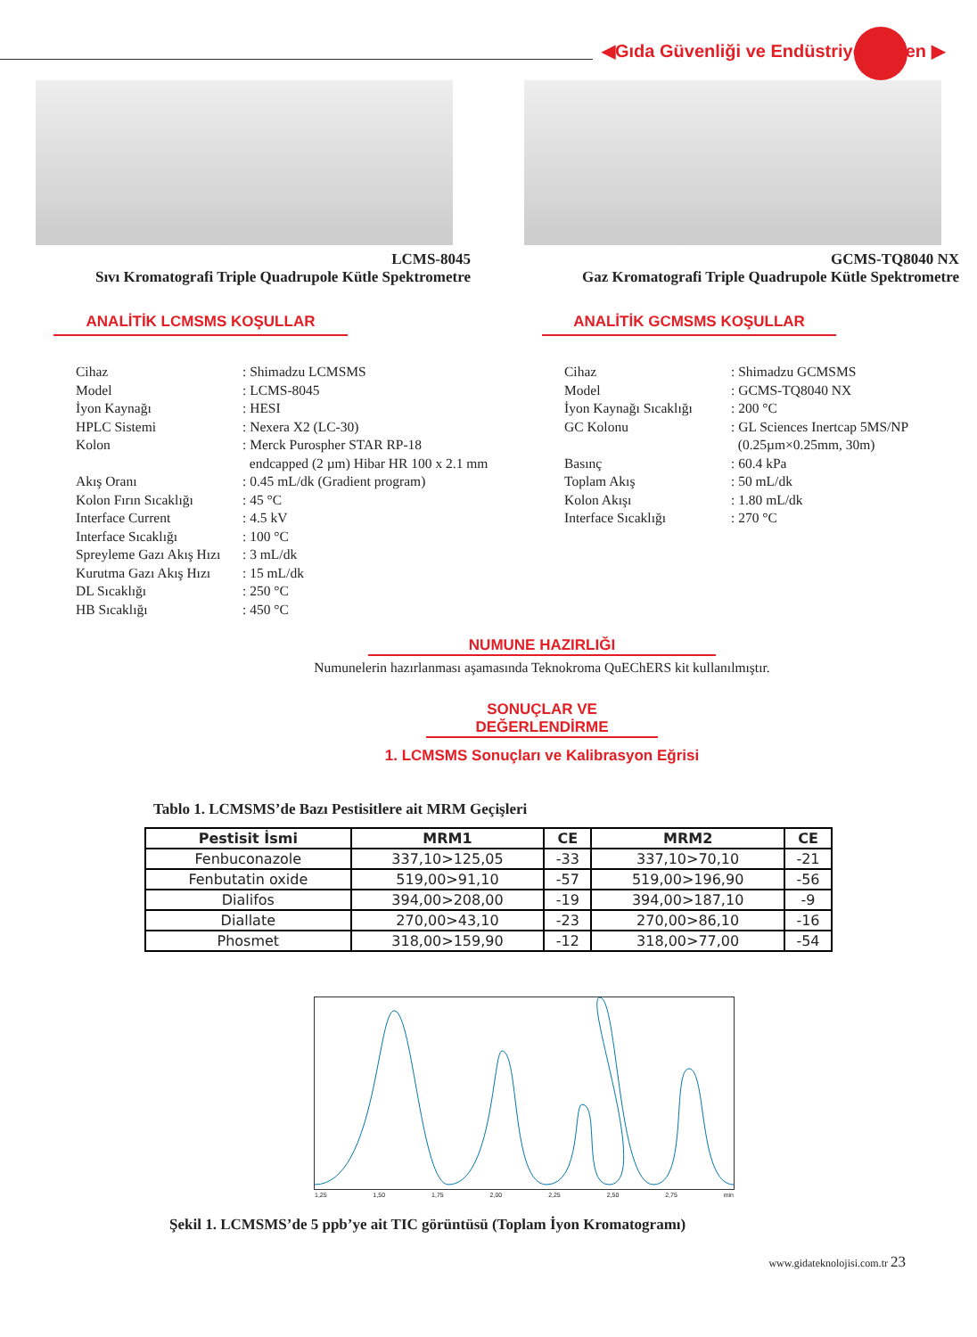◀Gıda Güvenliği ve Endüstriyel Hijyen ▶
LCMS-8045
Sıvı Kromatografi Triple Quadrupole Kütle Spektrometre
GCMS-TQ8040 NX
Gaz Kromatografi Triple Quadrupole Kütle Spektrometre
ANALİTİK LCMSMS KOŞULLAR
Cihaz: Shimadzu LCMSMS
Model: LCMS-8045
İyon Kaynağı: HESI
HPLC Sistemi: Nexera X2 (LC-30)
Kolon: Merck Purospher STAR RP-18
endcapped (2 µm) Hibar HR 100 x 2.1 mm
Akış Oranı: 0.45 mL/dk (Gradient program)
Kolon Fırın Sıcaklığı: 45 °C
Interface Current: 4.5 kV
Interface Sıcaklığı: 100 °C
Spreyleme Gazı Akış Hızı: 3 mL/dk
Kurutma Gazı Akış Hızı: 15 mL/dk
DL Sıcaklığı: 250 °C
HB Sıcaklığı: 450 °C
ANALİTİK GCMSMS KOŞULLAR
Cihaz: Shimadzu GCMSMS
Model: GCMS-TQ8040 NX
İyon Kaynağı Sıcaklığı: 200 °C
GC Kolonu: GL Sciences Inertcap 5MS/NP
(0.25µm×0.25mm, 30m)
Basınç: 60.4 kPa
Toplam Akış: 50 mL/dk
Kolon Akışı: 1.80 mL/dk
Interface Sıcaklığı: 270 °C
NUMUNE HAZIRLIĞI
Numunelerin hazırlanması aşamasında Teknokroma QuEChERS kit kullanılmıştır.
SONUÇLAR VE DEĞERLENDİRME
1. LCMSMS Sonuçları ve Kalibrasyon Eğrisi
Tablo 1. LCMSMS’de Bazı Pestisitlere ait MRM Geçişleri
| Pestisit İsmi | MRM1 | CE | MRM2 | CE |
| --- | --- | --- | --- | --- |
| Fenbuconazole | 337,10>125,05 | -33 | 337,10>70,10 | -21 |
| Fenbutatin oxide | 519,00>91,10 | -57 | 519,00>196,90 | -56 |
| Dialifos | 394,00>208,00 | -19 | 394,00>187,10 | -9 |
| Diallate | 270,00>43,10 | -23 | 270,00>86,10 | -16 |
| Phosmet | 318,00>159,90 | -12 | 318,00>77,00 | -54 |
1,25 1,50 1,75 2,00 2,25 2,50 2,75 min
Şekil 1. LCMSMS’de 5 ppb’ye ait TIC görüntüsü (Toplam İyon Kromatogramı)
www.gidateknolojisi.com.tr 23